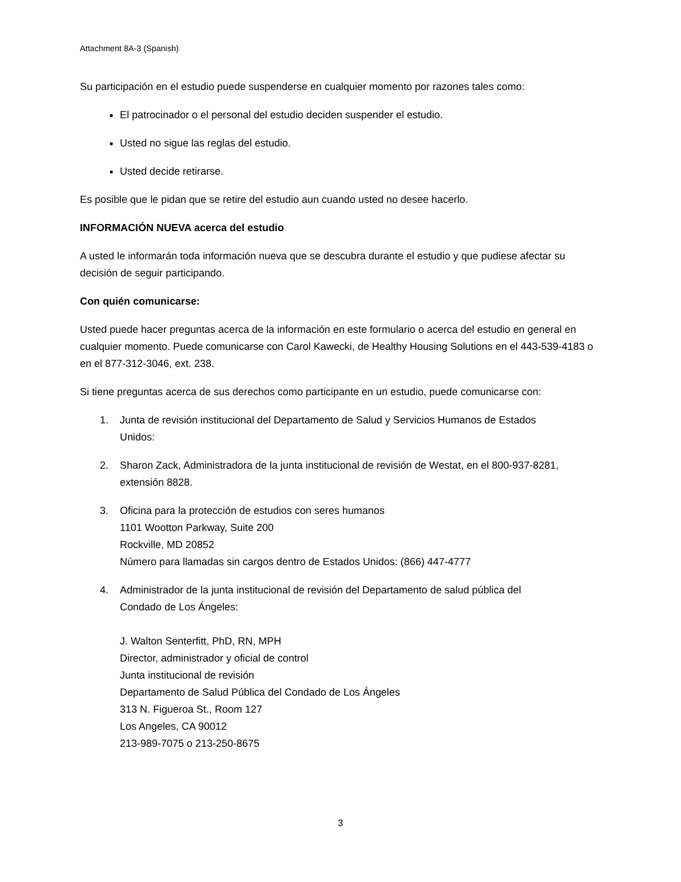Attachment 8A-3 (Spanish)
Su participación en el estudio puede suspenderse en cualquier momento por razones tales como:
El patrocinador o el personal del estudio deciden suspender el estudio.
Usted no sigue las reglas del estudio.
Usted decide retirarse.
Es posible que le pidan que se retire del estudio aun cuando usted no desee hacerlo.
INFORMACIÓN NUEVA acerca del estudio
A usted le informarán toda información nueva que se descubra durante el estudio y que pudiese afectar su decisión de seguir participando.
Con quién comunicarse:
Usted puede hacer preguntas acerca de la información en este formulario o acerca del estudio en general en cualquier momento. Puede comunicarse con Carol Kawecki, de Healthy Housing Solutions en el 443-539-4183 o en el 877-312-3046, ext. 238.
Si tiene preguntas acerca de sus derechos como participante en un estudio, puede comunicarse con:
1. Junta de revisión institucional del Departamento de Salud y Servicios Humanos de Estados
Unidos:
2. Sharon Zack, Administradora de la junta institucional de revisión de Westat, en el 800-937-8281,
extensión 8828.
3. Oficina para la protección de estudios con seres humanos
1101 Wootton Parkway, Suite 200
Rockville, MD 20852
Número para llamadas sin cargos dentro de Estados Unidos: (866) 447-4777
4. Administrador de la junta institucional de revisión del Departamento de salud pública del
Condado de Los Ángeles:
J. Walton Senterfitt, PhD, RN, MPH
Director, administrador y oficial de control
Junta institucional de revisión
Departamento de Salud Pública del Condado de Los Ángeles
313 N. Figueroa St., Room 127
Los Angeles, CA 90012
213-989-7075 o 213-250-8675
3